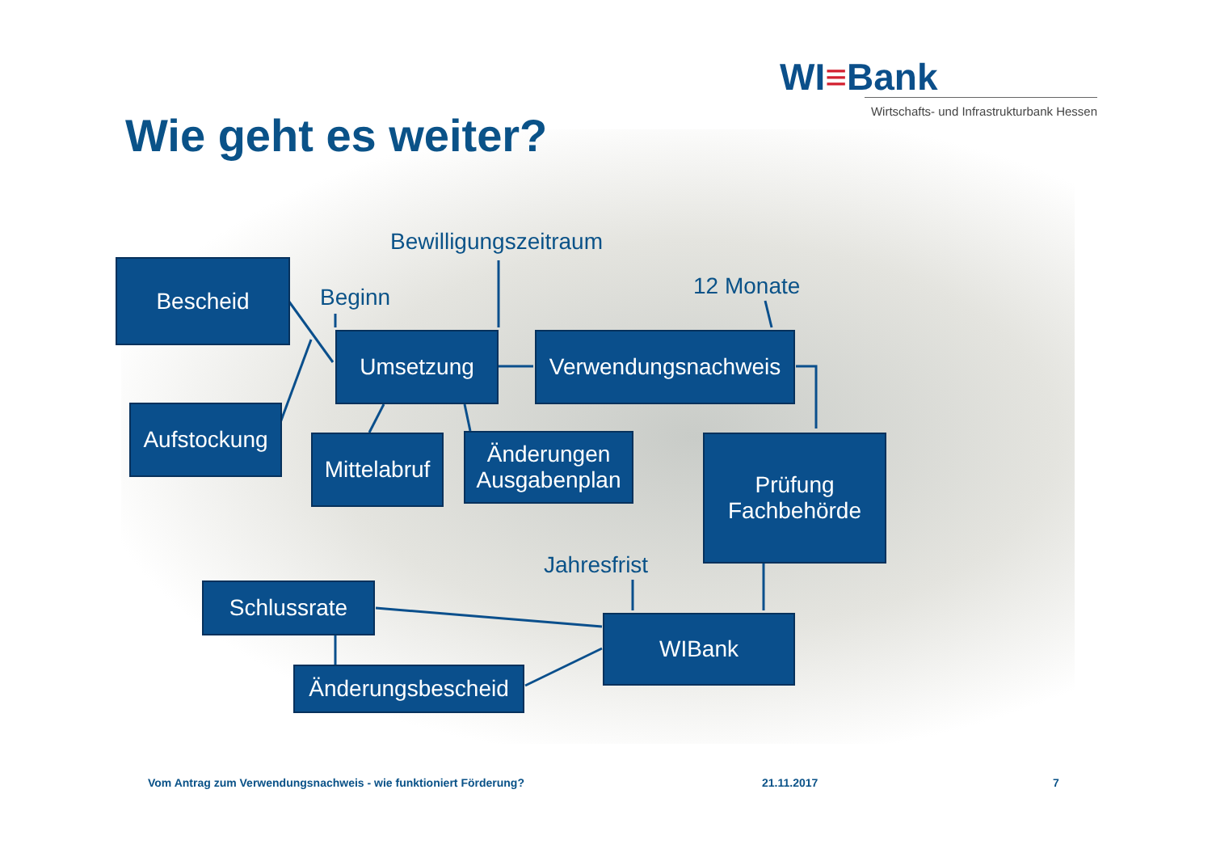WI≡Bank
Wirtschafts- und Infrastrukturbank Hessen
Wie geht es weiter?
Bewilligungszeitraum
Bescheid
Beginn 12 Monate
Umsetzung
Verwendungsnachweis
Aufstockung
Mittelabruf
Änderungen
Ausgabenplan
Prüfung
Fachbehörde
Jahresfrist
Schlussrate
WIBank
Änderungsbescheid
Vom Antrag zum Verwendungsnachweis - wie funktioniert Förderung?
21.11.2017 7